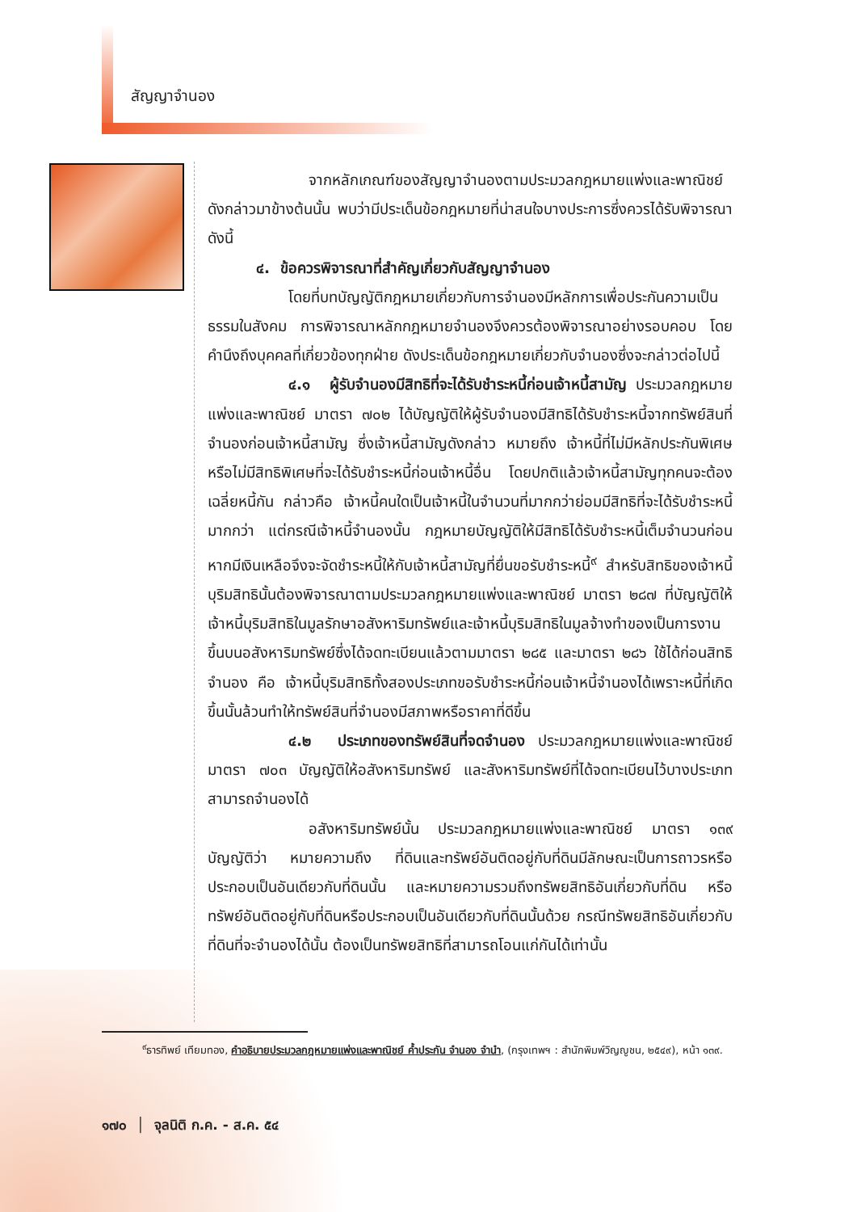สัญญาจำนอง
จากหลักเกณฑ์ของสัญญาจำนองตามประมวลกฎหมายแพ่งและพาณิชย์ดังกล่าวมาข้างต้นนั้น พบว่ามีประเด็นข้อกฎหมายที่น่าสนใจบางประการซึ่งควรได้รับพิจารณา ดังนี้
๔. ข้อควรพิจารณาที่สำคัญเกี่ยวกับสัญญาจำนอง
โดยที่บทบัญญัติกฎหมายเกี่ยวกับการจำนองมีหลักการเพื่อประกันความเป็นธรรมในสังคม การพิจารณาหลักกฎหมายจำนองจึงควรต้องพิจารณาอย่างรอบคอบ โดยคำนึงถึงบุคคลที่เกี่ยวข้องทุกฝ่าย ดังประเด็นข้อกฎหมายเกี่ยวกับจำนองซึ่งจะกล่าวต่อไปนี้
๔.๑ ผู้รับจำนองมีสิทธิที่จะได้รับชำระหนี้ก่อนเจ้าหนี้สามัญ ประมวลกฎหมายแพ่งและพาณิชย์ มาตรา ๗๐๒ ได้บัญญัติให้ผู้รับจำนองมีสิทธิได้รับชำระหนี้จากทรัพย์สินที่จำนองก่อนเจ้าหนี้สามัญ ซึ่งเจ้าหนี้สามัญดังกล่าว หมายถึง เจ้าหนี้ที่ไม่มีหลักประกันพิเศษหรือไม่มีสิทธิพิเศษที่จะได้รับชำระหนี้ก่อนเจ้าหนี้อื่น โดยปกติแล้วเจ้าหนี้สามัญทุกคนจะต้องเฉลี่ยหนี้กัน กล่าวคือ เจ้าหนี้คนใดเป็นเจ้าหนี้ในจำนวนที่มากกว่าย่อมมีสิทธิที่จะได้รับชำระหนี้มากกว่า แต่กรณีเจ้าหนี้จำนองนั้น กฎหมายบัญญัติให้มีสิทธิได้รับชำระหนี้เต็มจำนวนก่อนหากมีเงินเหลือจึงจะจัดชำระหนี้ให้กับเจ้าหนี้สามัญที่ยื่นขอรับชำระหนี้<sup>๙</sup> สำหรับสิทธิของเจ้าหนี้บุริมสิทธินั้นต้องพิจารณาตามประมวลกฎหมายแพ่งและพาณิชย์ มาตรา ๒๘๗ ที่บัญญัติให้เจ้าหนี้บุริมสิทธิในมูลรักษาอสังหาริมทรัพย์และเจ้าหนี้บุริมสิทธิในมูลจ้างทำของเป็นการงานขึ้นบนอสังหาริมทรัพย์ซึ่งได้จดทะเบียนแล้วตามมาตรา ๒๘๕ และมาตรา ๒๘๖ ใช้ได้ก่อนสิทธิจำนอง คือ เจ้าหนี้บุริมสิทธิทั้งสองประเภทขอรับชำระหนี้ก่อนเจ้าหนี้จำนองได้เพราะหนี้ที่เกิดขึ้นนั้นล้วนทำให้ทรัพย์สินที่จำนองมีสภาพหรือราคาที่ดีขึ้น
๔.๒ ประเภทของทรัพย์สินที่จดจำนอง ประมวลกฎหมายแพ่งและพาณิชย์ มาตรา ๗๐๓ บัญญัติให้อสังหาริมทรัพย์ และสังหาริมทรัพย์ที่ได้จดทะเบียนไว้บางประเภทสามารถจำนองได้
อสังหาริมทรัพย์นั้น ประมวลกฎหมายแพ่งและพาณิชย์ มาตรา ๑๓๙ บัญญัติว่า หมายความถึง ที่ดินและทรัพย์อันติดอยู่กับที่ดินมีลักษณะเป็นการถาวรหรือประกอบเป็นอันเดียวกับที่ดินนั้น และหมายความรวมถึงทรัพยสิทธิอันเกี่ยวกับที่ดิน หรือทรัพย์อันติดอยู่กับที่ดินหรือประกอบเป็นอันเดียวกับที่ดินนั้นด้วย กรณีทรัพยสิทธิอันเกี่ยวกับที่ดินที่จะจำนองได้นั้น ต้องเป็นทรัพยสิทธิที่สามารถโอนแก่กันได้เท่านั้น
<sup>๙</sup> ธารทิพย์ เทียมทอง, คำอธิบายประมวลกฎหมายแพ่งและพาณิชย์ ค้ำประกัน จำนอง จำนำ, (กรุงเทพฯ : สำนักพิมพ์วิญญูชน, ๒๕๔๙), หน้า ๑๓๙.
๑๗๐ │ จุลนิติ ก.ค. - ส.ค. ๕๔